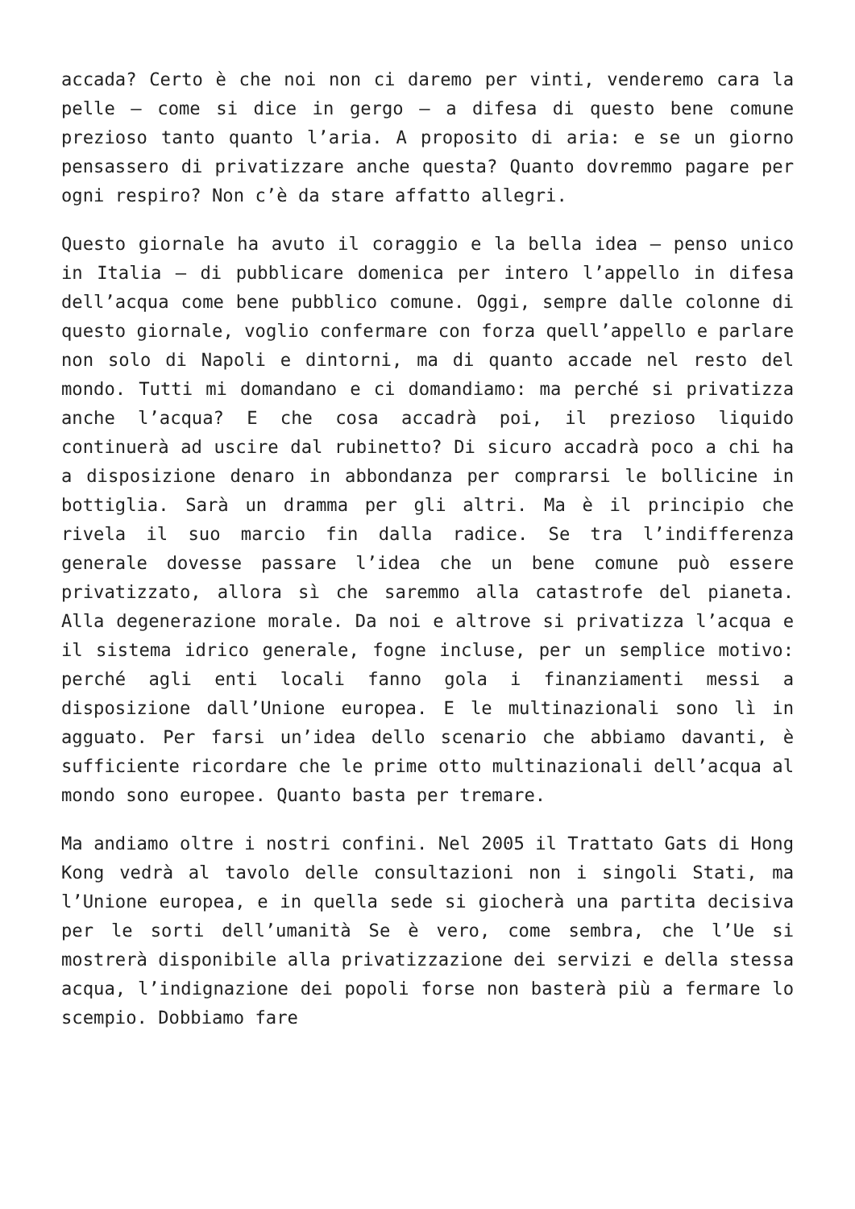accada? Certo è che noi non ci daremo per vinti, venderemo cara la pelle – come si dice in gergo – a difesa di questo bene comune prezioso tanto quanto l’aria. A proposito di aria: e se un giorno pensassero di privatizzare anche questa? Quanto dovremmo pagare per ogni respiro? Non c’è da stare affatto allegri.
Questo giornale ha avuto il coraggio e la bella idea – penso unico in Italia – di pubblicare domenica per intero l’appello in difesa dell’acqua come bene pubblico comune. Oggi, sempre dalle colonne di questo giornale, voglio confermare con forza quell’appello e parlare non solo di Napoli e dintorni, ma di quanto accade nel resto del mondo. Tutti mi domandano e ci domandiamo: ma perché si privatizza anche l’acqua? E che cosa accadrà poi, il prezioso liquido continuerà ad uscire dal rubinetto? Di sicuro accadrà poco a chi ha a disposizione denaro in abbondanza per comprarsi le bollicine in bottiglia. Sarà un dramma per gli altri. Ma è il principio che rivela il suo marcio fin dalla radice. Se tra l’indifferenza generale dovesse passare l’idea che un bene comune può essere privatizzato, allora sì che saremmo alla catastrofe del pianeta. Alla degenerazione morale. Da noi e altrove si privatizza l’acqua e il sistema idrico generale, fogne incluse, per un semplice motivo: perché agli enti locali fanno gola i finanziamenti messi a disposizione dall’Unione europea. E le multinazionali sono lì in agguato. Per farsi un’idea dello scenario che abbiamo davanti, è sufficiente ricordare che le prime otto multinazionali dell’acqua al mondo sono europee. Quanto basta per tremare.
Ma andiamo oltre i nostri confini. Nel 2005 il Trattato Gats di Hong Kong vedrà al tavolo delle consultazioni non i singoli Stati, ma l’Unione europea, e in quella sede si giocherà una partita decisiva per le sorti dell’umanità Se è vero, come sembra, che l’Ue si mostrerà disponibile alla privatizzazione dei servizi e della stessa acqua, l’indignazione dei popoli forse non basterà più a fermare lo scempio. Dobbiamo fare